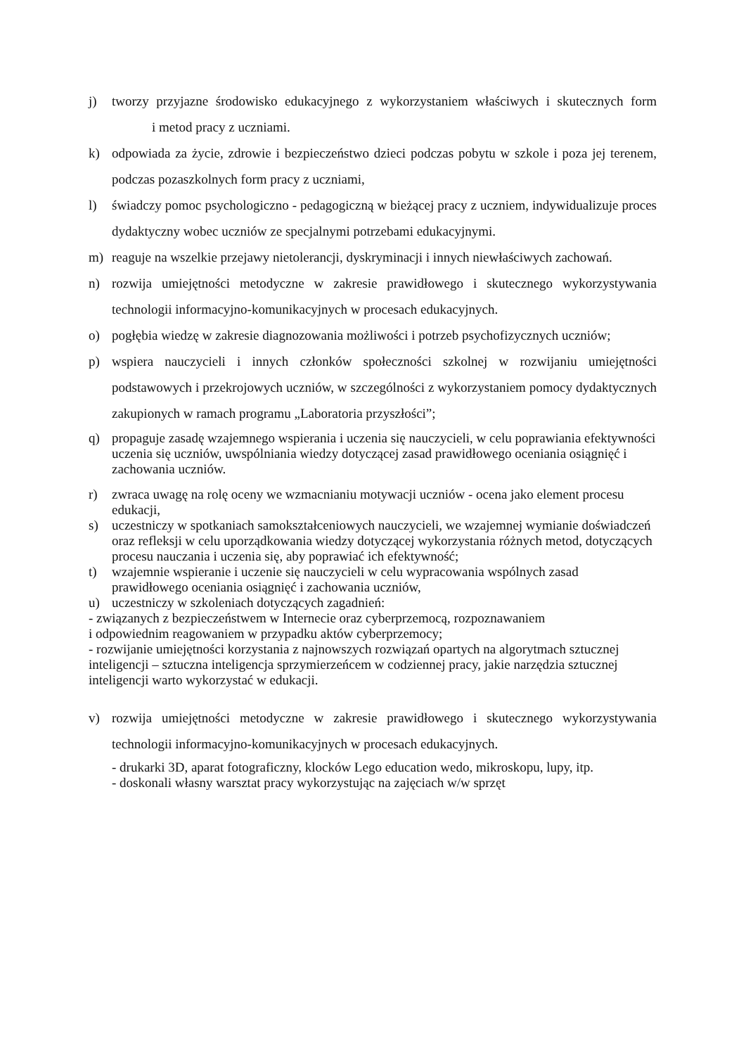j) tworzy przyjazne środowisko edukacyjnego z wykorzystaniem właściwych i skutecznych form i metod pracy z uczniami.
k) odpowiada za życie, zdrowie i bezpieczeństwo dzieci podczas pobytu w szkole i poza jej terenem, podczas pozaszkolnych form pracy z uczniami,
l) świadczy pomoc psychologiczno - pedagogiczną w bieżącej pracy z uczniem, indywidualizuje proces dydaktyczny wobec uczniów ze specjalnymi potrzebami edukacyjnymi.
m) reaguje na wszelkie przejawy nietolerancji, dyskryminacji i innych niewłaściwych zachowań.
n) rozwija umiejętności metodyczne w zakresie prawidłowego i skutecznego wykorzystywania technologii informacyjno-komunikacyjnych w procesach edukacyjnych.
o) pogłębia wiedzę w zakresie diagnozowania możliwości i potrzeb psychofizycznych uczniów;
p) wspiera nauczycieli i innych członków społeczności szkolnej w rozwijaniu umiejętności podstawowych i przekrojowych uczniów, w szczególności z wykorzystaniem pomocy dydaktycznych zakupionych w ramach programu „Laboratoria przyszłości”;
q) propaguje zasadę wzajemnego wspierania i uczenia się nauczycieli, w celu poprawiania efektywności uczenia się uczniów, uwspólniania wiedzy dotyczącej zasad prawidłowego oceniania osiągnięć i zachowania uczniów.
r) zwraca uwagę na rolę oceny we wzmacnianiu motywacji uczniów - ocena jako element procesu edukacji,
s) uczestniczy w spotkaniach samokształceniowych nauczycieli, we wzajemnej wymianie doświadczeń oraz refleksji w celu uporządkowania wiedzy dotyczącej wykorzystania różnych metod, dotyczących procesu nauczania i uczenia się, aby poprawiać ich efektywność;
t) wzajemnie wspieranie i uczenie się nauczycieli w celu wypracowania wspólnych zasad prawidłowego oceniania osiągnięć i zachowania uczniów,
u) uczestniczy w szkoleniach dotyczących zagadnień:
- związanych z bezpieczeństwem w Internecie oraz cyberprzemocą, rozpoznawaniem
i odpowiednim reagowaniem w przypadku aktów cyberprzemocy;
- rozwijanie umiejętności korzystania z najnowszych rozwiązań opartych na algorytmach sztucznej inteligencji – sztuczna inteligencja sprzymierzeńcem w codziennej pracy, jakie narzędzia sztucznej inteligencji warto wykorzystać w edukacji.
v) rozwija umiejętności metodyczne w zakresie prawidłowego i skutecznego wykorzystywania technologii informacyjno-komunikacyjnych w procesach edukacyjnych.
- drukarki 3D, aparat fotograficzny, klocków Lego education wedo, mikroskopu, lupy, itp.
- doskonali własny warsztat pracy wykorzystując na zajęciach w/w sprzęt